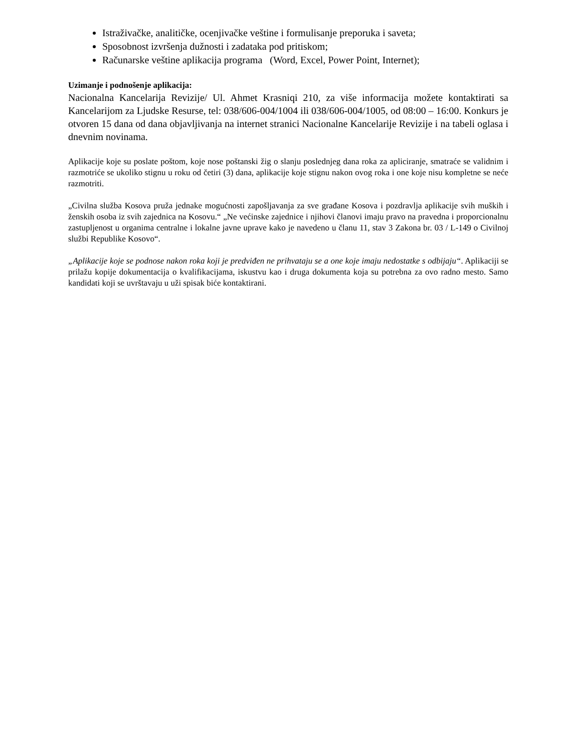Istraživačke, analitičke, ocenjivačke veštine i formulisanje preporuka i saveta;
Sposobnost izvršenja dužnosti i zadataka pod pritiskom;
Računarske veštine aplikacija programa (Word, Excel, Power Point, Internet);
Uzimanje i podnošenje aplikacija:
Nacionalna Kancelarija Revizije/ Ul. Ahmet Krasniqi 210, za više informacija možete kontaktirati sa Kancelarijom za Ljudske Resurse, tel: 038/606-004/1004 ili 038/606-004/1005, od 08:00 – 16:00. Konkurs je otvoren 15 dana od dana objavljivanja na internet stranici Nacionalne Kancelarije Revizije i na tabeli oglasa i dnevnim novinama.
Aplikacije koje su poslate poštom, koje nose poštanski žig o slanju poslednjeg dana roka za apliciranje, smatraće se validnim i razmotriće se ukoliko stignu u roku od četiri (3) dana, aplikacije koje stignu nakon ovog roka i one koje nisu kompletne se neće razmotriti.
„Civilna služba Kosova pruža jednake mogućnosti zapošljavanja za sve građane Kosova i pozdravlja aplikacije svih muških i ženskih osoba iz svih zajednica na Kosovu.“ „Ne većinske zajednice i njihovi članovi imaju pravo na pravedna i proporcionalnu zastupljenost u organima centralne i lokalne javne uprave kako je navedeno u članu 11, stav 3 Zakona br. 03 / L-149 o Civilnoj službi Republike Kosovo“.
„Aplikacije koje se podnose nakon roka koji je predviđen ne prihvataju se a one koje imaju nedostatke s odbijaju“. Aplikaciji se prilažu kopije dokumentacija o kvalifikacijama, iskustvu kao i druga dokumenta koja su potrebna za ovo radno mesto. Samo kandidati koji se uvrštavaju u uži spisak biće kontaktirani.